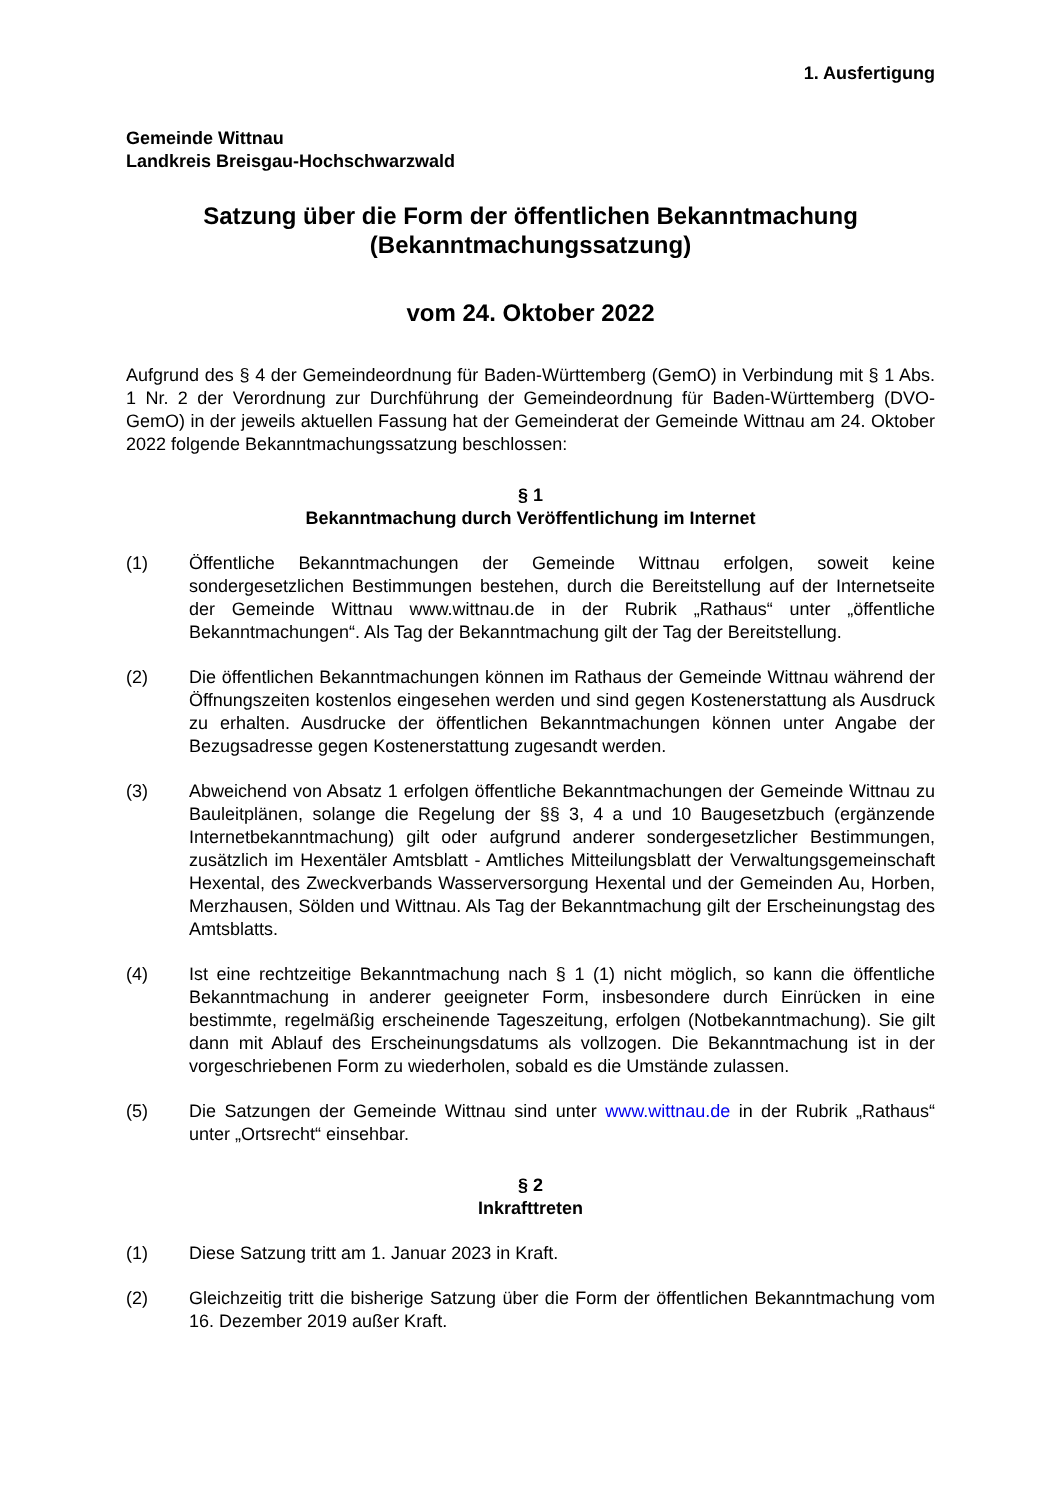1. Ausfertigung
Gemeinde Wittnau
Landkreis Breisgau-Hochschwarzwald
Satzung über die Form der öffentlichen Bekanntmachung
(Bekanntmachungssatzung)
vom 24. Oktober 2022
Aufgrund des § 4 der Gemeindeordnung für Baden-Württemberg (GemO) in Verbindung mit § 1 Abs. 1 Nr. 2 der Verordnung zur Durchführung der Gemeindeordnung für Baden-Württemberg (DVO-GemO) in der jeweils aktuellen Fassung hat der Gemeinderat der Gemeinde Wittnau am 24. Oktober 2022 folgende Bekanntmachungssatzung beschlossen:
§ 1
Bekanntmachung durch Veröffentlichung im Internet
(1) Öffentliche Bekanntmachungen der Gemeinde Wittnau erfolgen, soweit keine sondergesetzlichen Bestimmungen bestehen, durch die Bereitstellung auf der Internetseite der Gemeinde Wittnau www.wittnau.de in der Rubrik „Rathaus“ unter „öffentliche Bekanntmachungen“. Als Tag der Bekanntmachung gilt der Tag der Bereitstellung.
(2) Die öffentlichen Bekanntmachungen können im Rathaus der Gemeinde Wittnau während der Öffnungszeiten kostenlos eingesehen werden und sind gegen Kostenerstattung als Ausdruck zu erhalten. Ausdrucke der öffentlichen Bekanntmachungen können unter Angabe der Bezugsadresse gegen Kostenerstattung zugesandt werden.
(3) Abweichend von Absatz 1 erfolgen öffentliche Bekanntmachungen der Gemeinde Wittnau zu Bauleitplänen, solange die Regelung der §§ 3, 4 a und 10 Baugesetzbuch (ergänzende Internetbekanntmachung) gilt oder aufgrund anderer sondergesetzlicher Bestimmungen, zusätzlich im Hexentäler Amtsblatt - Amtliches Mitteilungsblatt der Verwaltungsgemeinschaft Hexental, des Zweckverbands Wasserversorgung Hexental und der Gemeinden Au, Horben, Merzhausen, Sölden und Wittnau. Als Tag der Bekanntmachung gilt der Erscheinungstag des Amtsblatts.
(4) Ist eine rechtzeitige Bekanntmachung nach § 1 (1) nicht möglich, so kann die öffentliche Bekanntmachung in anderer geeigneter Form, insbesondere durch Einrücken in eine bestimmte, regelmäßig erscheinende Tageszeitung, erfolgen (Notbekanntmachung). Sie gilt dann mit Ablauf des Erscheinungsdatums als vollzogen. Die Bekanntmachung ist in der vorgeschriebenen Form zu wiederholen, sobald es die Umstände zulassen.
(5) Die Satzungen der Gemeinde Wittnau sind unter www.wittnau.de in der Rubrik „Rathaus“ unter „Ortsrecht“ einsehbar.
§ 2
Inkrafttreten
(1) Diese Satzung tritt am 1. Januar 2023 in Kraft.
(2) Gleichzeitig tritt die bisherige Satzung über die Form der öffentlichen Bekanntmachung vom 16. Dezember 2019 außer Kraft.